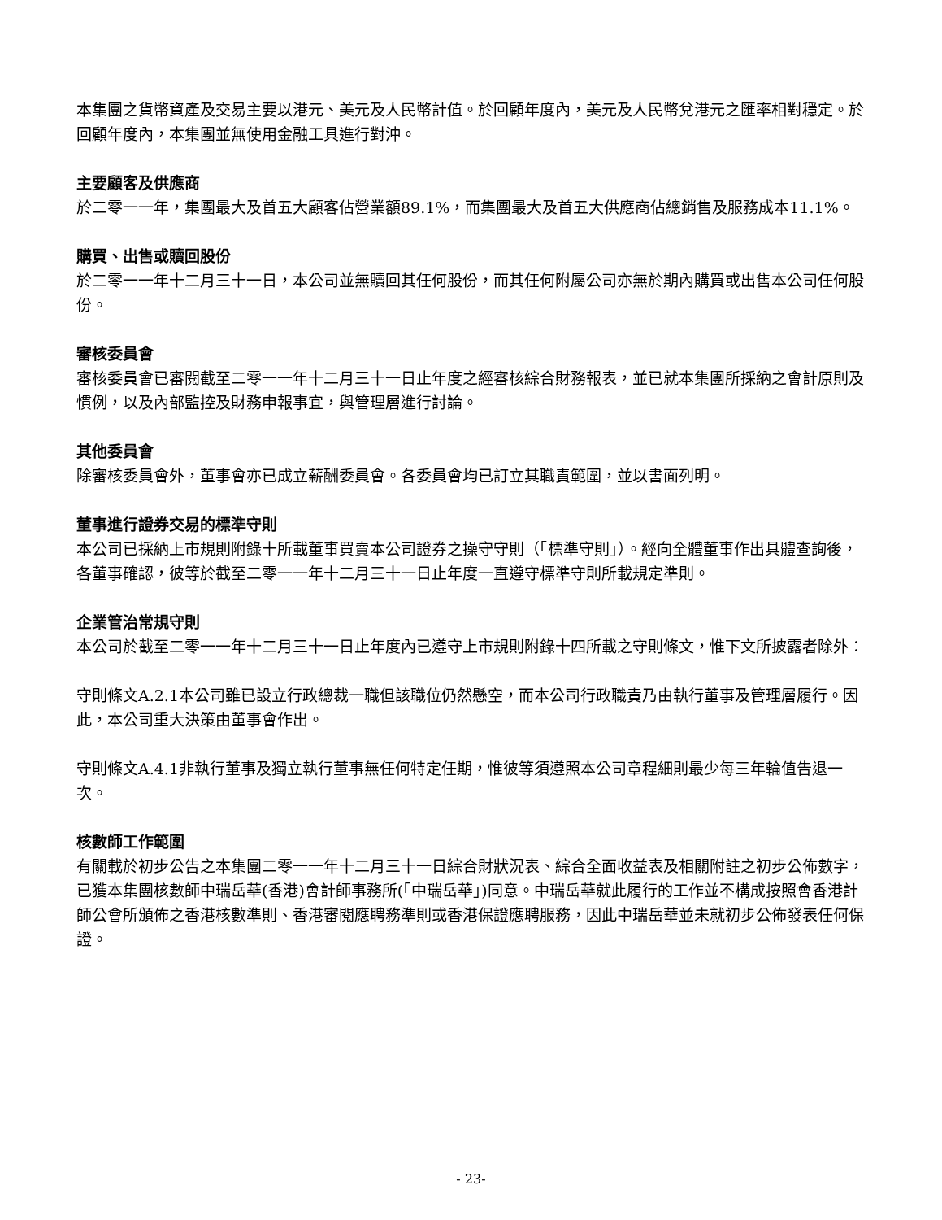本集團之貨幣資產及交易主要以港元、美元及人民幣計值。於回顧年度內，美元及人民幣兌港元之匯率相對穩定。於回顧年度內，本集團並無使用金融工具進行對沖。
主要顧客及供應商
於二零一一年，集團最大及首五大顧客佔營業額89.1%，而集團最大及首五大供應商佔總銷售及服務成本11.1%。
購買、出售或贖回股份
於二零一一年十二月三十一日，本公司並無贖回其任何股份，而其任何附屬公司亦無於期內購買或出售本公司任何股份。
審核委員會
審核委員會已審閱截至二零一一年十二月三十一日止年度之經審核綜合財務報表，並已就本集團所採納之會計原則及慣例，以及內部監控及財務申報事宜，與管理層進行討論。
其他委員會
除審核委員會外，董事會亦已成立薪酬委員會。各委員會均已訂立其職責範圍，並以書面列明。
董事進行證券交易的標準守則
本公司已採納上市規則附錄十所載董事買賣本公司證券之操守守則（「標準守則」）。經向全體董事作出具體查詢後，各董事確認，彼等於截至二零一一年十二月三十一日止年度一直遵守標準守則所載規定準則。
企業管治常規守則
本公司於截至二零一一年十二月三十一日止年度內已遵守上市規則附錄十四所載之守則條文，惟下文所披露者除外：
守則條文A.2.1本公司雖已設立行政總裁一職但該職位仍然懸空，而本公司行政職責乃由執行董事及管理層履行。因此，本公司重大決策由董事會作出。
守則條文A.4.1非執行董事及獨立執行董事無任何特定任期，惟彼等須遵照本公司章程細則最少每三年輪值告退一次。
核數師工作範圍
有關載於初步公告之本集團二零一一年十二月三十一日綜合財狀況表、綜合全面收益表及相關附註之初步公佈數字，已獲本集團核數師中瑞岳華(香港)會計師事務所(「中瑞岳華」)同意。中瑞岳華就此履行的工作並不構成按照會香港計師公會所頒佈之香港核數準則、香港審閱應聘務準則或香港保證應聘服務，因此中瑞岳華並未就初步公佈發表任何保證。
- 23-